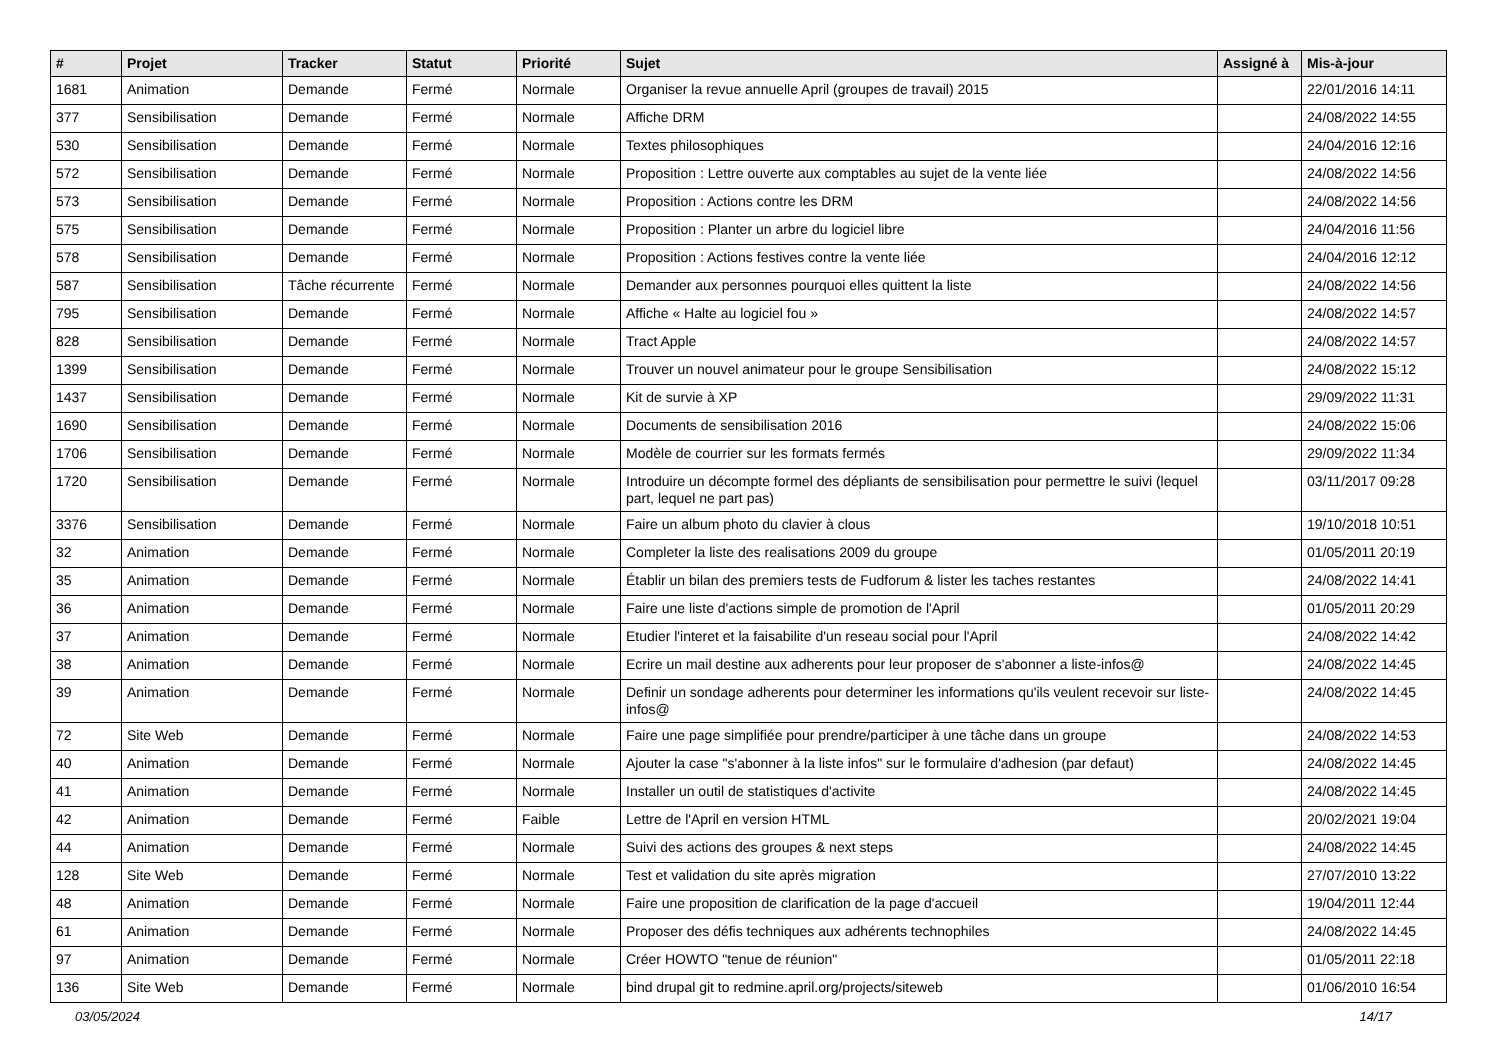| # | Projet | Tracker | Statut | Priorité | Sujet | Assigné à | Mis-à-jour |
| --- | --- | --- | --- | --- | --- | --- | --- |
| 1681 | Animation | Demande | Fermé | Normale | Organiser la revue annuelle April (groupes de travail) 2015 | | 22/01/2016 14:11 |
| 377 | Sensibilisation | Demande | Fermé | Normale | Affiche DRM | | 24/08/2022 14:55 |
| 530 | Sensibilisation | Demande | Fermé | Normale | Textes philosophiques | | 24/04/2016 12:16 |
| 572 | Sensibilisation | Demande | Fermé | Normale | Proposition : Lettre ouverte aux comptables au sujet de la vente liée | | 24/08/2022 14:56 |
| 573 | Sensibilisation | Demande | Fermé | Normale | Proposition : Actions contre les DRM | | 24/08/2022 14:56 |
| 575 | Sensibilisation | Demande | Fermé | Normale | Proposition : Planter un arbre du logiciel libre | | 24/04/2016 11:56 |
| 578 | Sensibilisation | Demande | Fermé | Normale | Proposition : Actions festives contre la vente liée | | 24/04/2016 12:12 |
| 587 | Sensibilisation | Tâche récurrente | Fermé | Normale | Demander aux personnes pourquoi elles quittent la liste | | 24/08/2022 14:56 |
| 795 | Sensibilisation | Demande | Fermé | Normale | Affiche « Halte au logiciel fou » | | 24/08/2022 14:57 |
| 828 | Sensibilisation | Demande | Fermé | Normale | Tract Apple | | 24/08/2022 14:57 |
| 1399 | Sensibilisation | Demande | Fermé | Normale | Trouver un nouvel animateur pour le groupe Sensibilisation | | 24/08/2022 15:12 |
| 1437 | Sensibilisation | Demande | Fermé | Normale | Kit de survie à XP | | 29/09/2022 11:31 |
| 1690 | Sensibilisation | Demande | Fermé | Normale | Documents de sensibilisation 2016 | | 24/08/2022 15:06 |
| 1706 | Sensibilisation | Demande | Fermé | Normale | Modèle de courrier sur les formats fermés | | 29/09/2022 11:34 |
| 1720 | Sensibilisation | Demande | Fermé | Normale | Introduire un décompte formel des dépliants de sensibilisation pour permettre le suivi (lequel part, lequel ne part pas) | | 03/11/2017 09:28 |
| 3376 | Sensibilisation | Demande | Fermé | Normale | Faire un album photo du clavier à clous | | 19/10/2018 10:51 |
| 32 | Animation | Demande | Fermé | Normale | Completer la liste des realisations 2009 du groupe | | 01/05/2011 20:19 |
| 35 | Animation | Demande | Fermé | Normale | Établir un bilan des premiers tests de Fudforum & lister les taches restantes | | 24/08/2022 14:41 |
| 36 | Animation | Demande | Fermé | Normale | Faire une liste d'actions simple de promotion de l'April | | 01/05/2011 20:29 |
| 37 | Animation | Demande | Fermé | Normale | Etudier l'interet et la faisabilite d'un reseau social pour l'April | | 24/08/2022 14:42 |
| 38 | Animation | Demande | Fermé | Normale | Ecrire un mail destine aux adherents pour leur proposer de s'abonner a liste-infos@ | | 24/08/2022 14:45 |
| 39 | Animation | Demande | Fermé | Normale | Definir un sondage adherents pour determiner les informations qu'ils veulent recevoir sur liste-infos@ | | 24/08/2022 14:45 |
| 72 | Site Web | Demande | Fermé | Normale | Faire une page simplifiée pour prendre/participer à une tâche dans un groupe | | 24/08/2022 14:53 |
| 40 | Animation | Demande | Fermé | Normale | Ajouter la case "s'abonner à la liste infos" sur le formulaire d'adhesion (par defaut) | | 24/08/2022 14:45 |
| 41 | Animation | Demande | Fermé | Normale | Installer un outil de statistiques d'activite | | 24/08/2022 14:45 |
| 42 | Animation | Demande | Fermé | Faible | Lettre de l'April en version HTML | | 20/02/2021 19:04 |
| 44 | Animation | Demande | Fermé | Normale | Suivi des actions des groupes & next steps | | 24/08/2022 14:45 |
| 128 | Site Web | Demande | Fermé | Normale | Test et validation du site après migration | | 27/07/2010 13:22 |
| 48 | Animation | Demande | Fermé | Normale | Faire une proposition de clarification de la page d'accueil | | 19/04/2011 12:44 |
| 61 | Animation | Demande | Fermé | Normale | Proposer des défis techniques aux adhérents technophiles | | 24/08/2022 14:45 |
| 97 | Animation | Demande | Fermé | Normale | Créer HOWTO "tenue de réunion" | | 01/05/2011 22:18 |
| 136 | Site Web | Demande | Fermé | Normale | bind drupal git to redmine.april.org/projects/siteweb | | 01/06/2010 16:54 |
03/05/2024 14/17